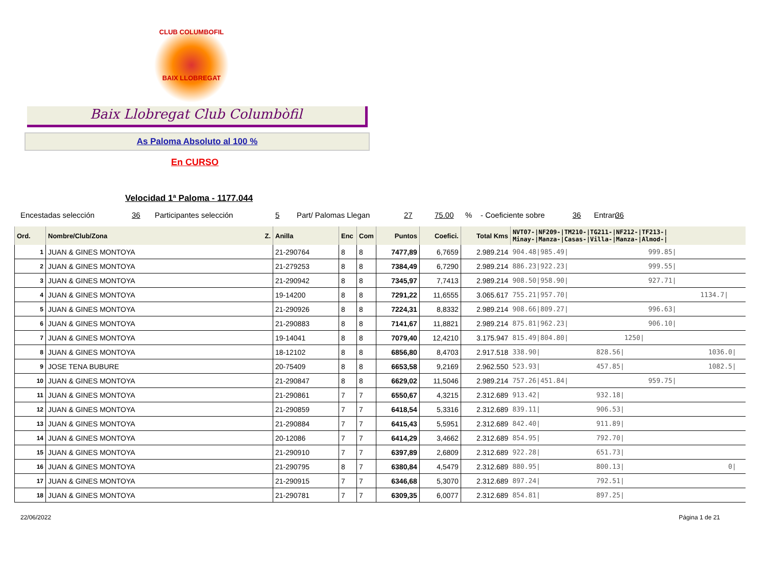CLUB COLUMBOFIL
BAIX LLOBREGAT
Baix Llobregat Club Columbòfil
As Paloma Absoluto al 100 %
En CURSO
Velocidad 1ª Paloma - 1177.044
Encestadas selección 36 Participantes selección 5 Part/ Palomas Llegan 27 75.00% - Coeficiente sobre 36 Entran 36
| Ord. | Nombre/Club/Zona Z. | Anilla | Enc | Com | Puntos | Coefici. | Total Kms | NVT07-/NF209-/TM210-/TG211-/NF212-/TF213-/ Minay-/Manza-/Casas-/Villa-/Manza-/Almod-/ |
| --- | --- | --- | --- | --- | --- | --- | --- | --- |
| 1 | JUAN & GINES MONTOYA | 21-290764 | 8 | 8 | 7477,89 | 6,7659 | 2.989.214 | 904.48/985.49/ 999.85/ |
| 2 | JUAN & GINES MONTOYA | 21-279253 | 8 | 8 | 7384,49 | 6,7290 | 2.989.214 | 886.23/922.23/ 999.55/ |
| 3 | JUAN & GINES MONTOYA | 21-290942 | 8 | 8 | 7345,97 | 7,7413 | 2.989.214 | 908.50/958.90/ 927.71/ |
| 4 | JUAN & GINES MONTOYA | 19-14200 | 8 | 8 | 7291,22 | 11,6555 | 3.065.617 | 755.21/957.70/ 1134.7/ |
| 5 | JUAN & GINES MONTOYA | 21-290926 | 8 | 8 | 7224,31 | 8,8332 | 2.989.214 | 908.66/809.27/ 996.63/ |
| 6 | JUAN & GINES MONTOYA | 21-290883 | 8 | 8 | 7141,67 | 11,8821 | 2.989.214 | 875.81/962.23/ 906.10/ |
| 7 | JUAN & GINES MONTOYA | 19-14041 | 8 | 8 | 7079,40 | 12,4210 | 3.175.947 | 815.49/804.80/ 1250/ |
| 8 | JUAN & GINES MONTOYA | 18-12102 | 8 | 8 | 6856,80 | 8,4703 | 2.917.518 | 338.90/ 828.56/ 1036.0/ |
| 9 | JOSE TENA BUBURE | 20-75409 | 8 | 8 | 6653,58 | 9,2169 | 2.962.550 | 523.93/ 457.85/ 1082.5/ |
| 10 | JUAN & GINES MONTOYA | 21-290847 | 8 | 8 | 6629,02 | 11,5046 | 2.989.214 | 757.26/451.84/ 959.75/ |
| 11 | JUAN & GINES MONTOYA | 21-290861 | 7 | 7 | 6550,67 | 4,3215 | 2.312.689 | 913.42/ 932.18/ |
| 12 | JUAN & GINES MONTOYA | 21-290859 | 7 | 7 | 6418,54 | 5,3316 | 2.312.689 | 839.11/ 906.53/ |
| 13 | JUAN & GINES MONTOYA | 21-290884 | 7 | 7 | 6415,43 | 5,5951 | 2.312.689 | 842.40/ 911.89/ |
| 14 | JUAN & GINES MONTOYA | 20-12086 | 7 | 7 | 6414,29 | 3,4662 | 2.312.689 | 854.95/ 792.70/ |
| 15 | JUAN & GINES MONTOYA | 21-290910 | 7 | 7 | 6397,89 | 2,6809 | 2.312.689 | 922.28/ 651.73/ |
| 16 | JUAN & GINES MONTOYA | 21-290795 | 8 | 7 | 6380,84 | 4,5479 | 2.312.689 | 880.95/ 800.13/ 0/ |
| 17 | JUAN & GINES MONTOYA | 21-290915 | 7 | 7 | 6346,68 | 5,3070 | 2.312.689 | 897.24/ 792.51/ |
| 18 | JUAN & GINES MONTOYA | 21-290781 | 7 | 7 | 6309,35 | 6,0077 | 2.312.689 | 854.81/ 897.25/ |
22/06/2022 Página 1 de 21